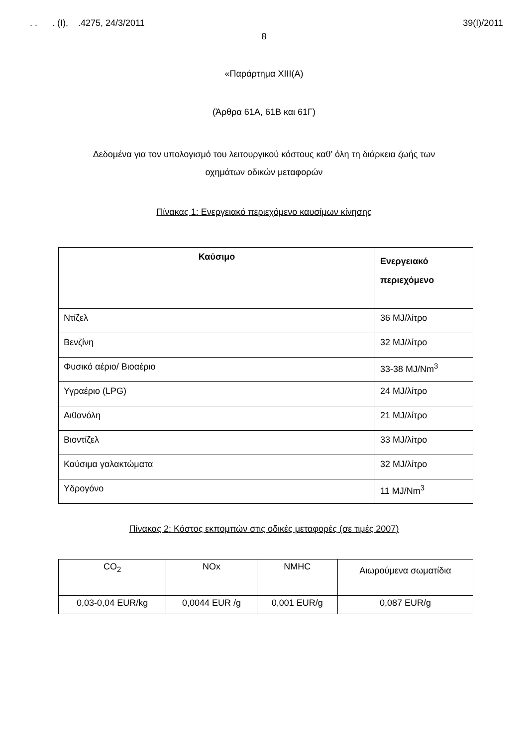. . . (Ι), .4275, 24/3/2011 39(Ι)/2011
8
«Παράρτημα ΧΙΙΙ(Α)
(Άρθρα 61Α, 61Β και 61Γ)
Δεδομένα για τον υπολογισμό του λειτουργικού κόστους καθ’ όλη τη διάρκεια ζωής των
οχημάτων οδικών μεταφορών
Πίνακας 1: Ενεργειακό περιεχόμενο καυσίμων κίνησης
| Καύσιμο | Ενεργειακό περιεχόμενο |
| --- | --- |
| Ντίζελ | 36 MJ/λίτρο |
| Βενζίνη | 32 MJ/λίτρο |
| Φυσικό αέριο/ Βιοαέριο | 33-38 MJ/Nm<sup>3</sup> |
| Υγραέριο (LPG) | 24 MJ/λίτρο |
| Αιθανόλη | 21 MJ/λίτρο |
| Βιοντίζελ | 33 MJ/λίτρο |
| Καύσιμα γαλακτώματα | 32 MJ/λίτρο |
| Υδρογόνο | 11 MJ/Nm<sup>3</sup> |
Πίνακας 2: Κόστος εκπομπών στις οδικές μεταφορές (σε τιμές 2007)
| CO<sub>2</sub> | NOx | NMHC | Αιωρούμενα σωματίδια |
| --- | --- | --- | --- |
| 0,03-0,04 EUR/kg | 0,0044 EUR /g | 0,001 EUR/g | 0,087 EUR/g |